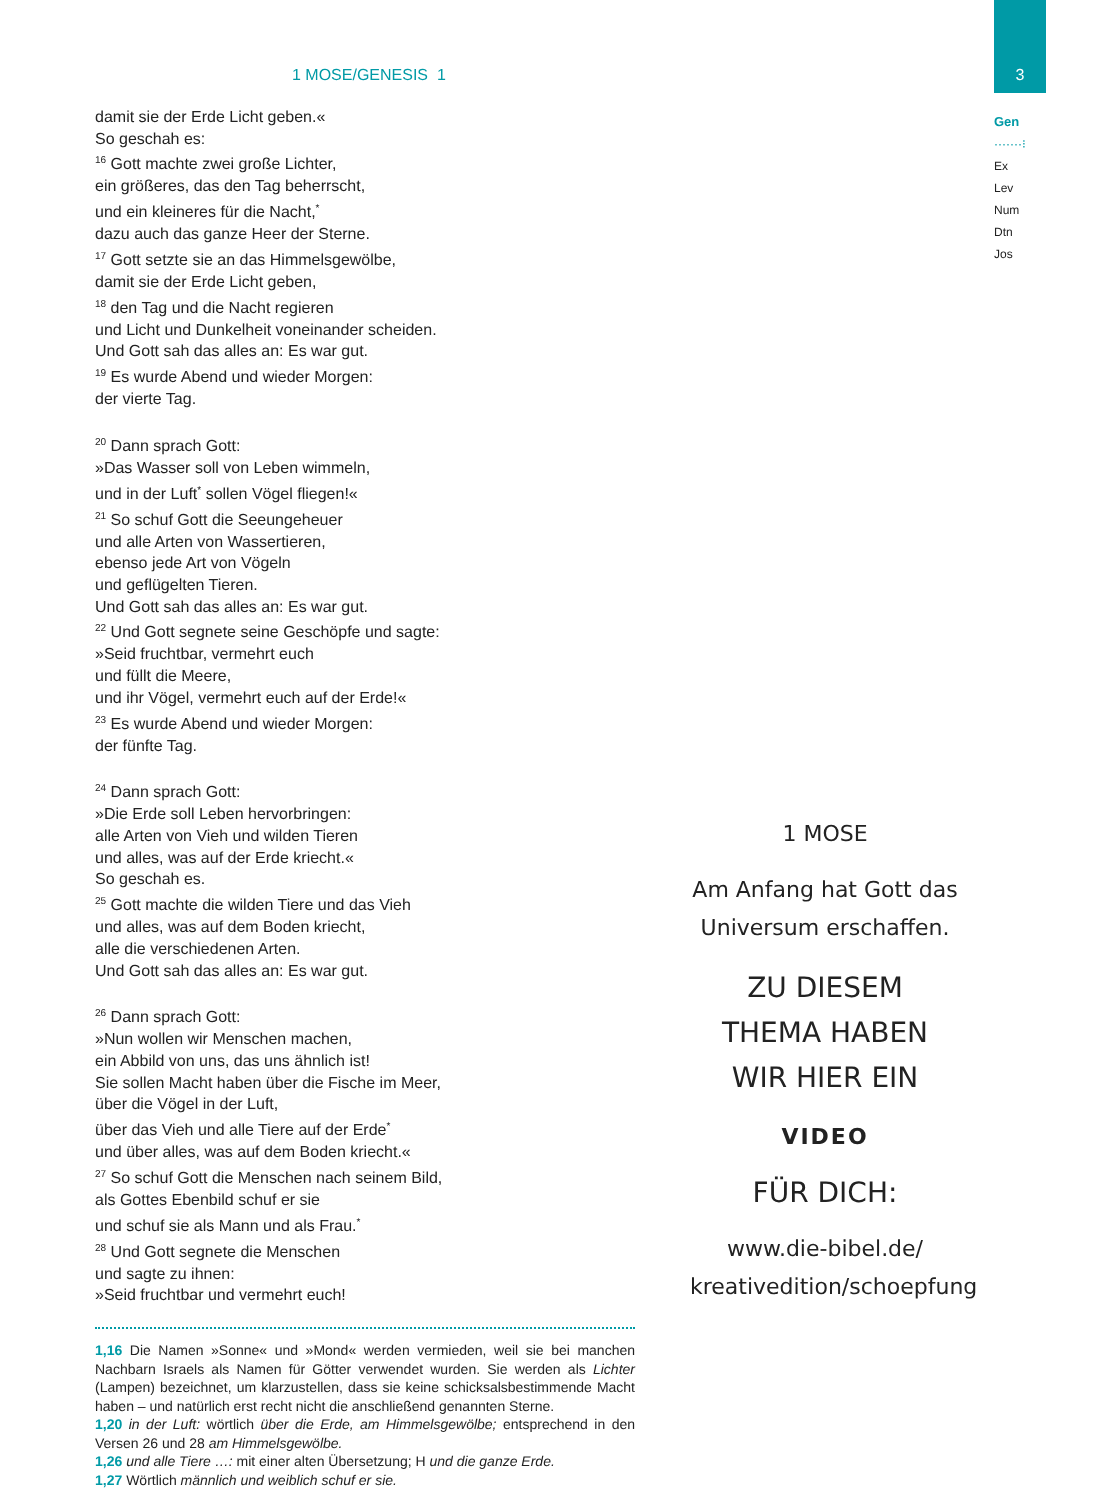3
Gen
·······⁝
Ex
Lev
Num
Dtn
Jos
1 MOSE/GENESIS 1
damit sie der Erde Licht geben.«
So geschah es:
<sup>16</sup> Gott machte zwei große Lichter,
ein größeres, das den Tag beherrscht,
und ein kleineres für die Nacht,<sup>*</sup>
dazu auch das ganze Heer der Sterne.
<sup>17</sup> Gott setzte sie an das Himmelsgewölbe,
damit sie der Erde Licht geben,
<sup>18</sup> den Tag und die Nacht regieren
und Licht und Dunkelheit voneinander scheiden.
Und Gott sah das alles an: Es war gut.
<sup>19</sup> Es wurde Abend und wieder Morgen:
der vierte Tag.
<sup>20</sup> Dann sprach Gott:
»Das Wasser soll von Leben wimmeln,
und in der Luft<sup>*</sup> sollen Vögel fliegen!«
<sup>21</sup> So schuf Gott die Seeungeheuer
und alle Arten von Wassertieren,
ebenso jede Art von Vögeln
und geflügelten Tieren.
Und Gott sah das alles an: Es war gut.
<sup>22</sup> Und Gott segnete seine Geschöpfe und sagte:
»Seid fruchtbar, vermehrt euch
und füllt die Meere,
und ihr Vögel, vermehrt euch auf der Erde!«
<sup>23</sup> Es wurde Abend und wieder Morgen:
der fünfte Tag.
<sup>24</sup> Dann sprach Gott:
»Die Erde soll Leben hervorbringen:
alle Arten von Vieh und wilden Tieren
und alles, was auf der Erde kriecht.«
So geschah es.
<sup>25</sup> Gott machte die wilden Tiere und das Vieh
und alles, was auf dem Boden kriecht,
alle die verschiedenen Arten.
Und Gott sah das alles an: Es war gut.
<sup>26</sup> Dann sprach Gott:
»Nun wollen wir Menschen machen,
ein Abbild von uns, das uns ähnlich ist!
Sie sollen Macht haben über die Fische im Meer,
über die Vögel in der Luft,
über das Vieh und alle Tiere auf der Erde<sup>*</sup>
und über alles, was auf dem Boden kriecht.«
<sup>27</sup> So schuf Gott die Menschen nach seinem Bild,
als Gottes Ebenbild schuf er sie
und schuf sie als Mann und als Frau.<sup>*</sup>
<sup>28</sup> Und Gott segnete die Menschen
und sagte zu ihnen:
»Seid fruchtbar und vermehrt euch!
1,16 Die Namen »Sonne« und »Mond« werden vermieden, weil sie bei manchen Nachbarn Israels als Namen für Götter verwendet wurden. Sie werden als Lichter (Lampen) bezeichnet, um klarzustellen, dass sie keine schicksalsbestimmende Macht haben – und natürlich erst recht nicht die anschließend genannten Sterne.
1,20 in der Luft: wörtlich über die Erde, am Himmelsgewölbe; entsprechend in den Versen 26 und 28 am Himmelsgewölbe.
1,26 und alle Tiere …: mit einer alten Übersetzung; H und die ganze Erde.
1,27 Wörtlich männlich und weiblich schuf er sie.
1 MOSE
Am Anfang hat Gott das Universum erschaffen.
ZU DIESEM
THEMA HABEN
WIR HIER EIN
VIDEO
FÜR DICH:
www.die-bibel.de/
kreativedition/schoepfung